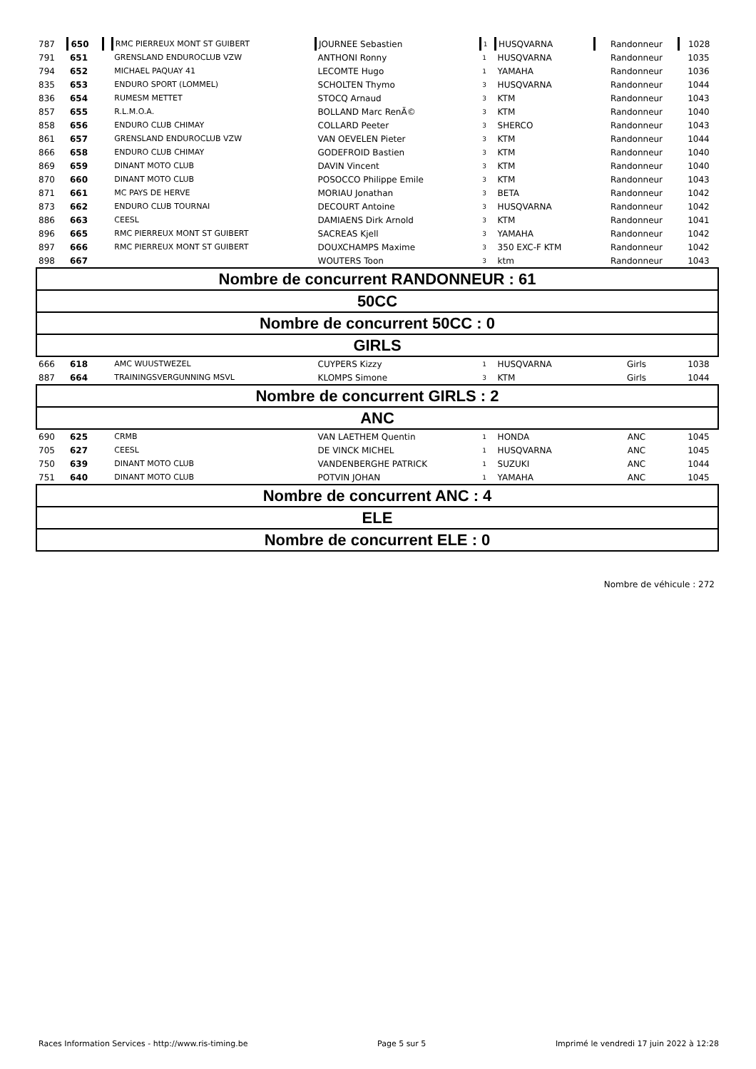| 787 | 650 | | RMC PIERREUX MONT ST GUIBERT | JOURNEE Sebastien | 1 | HUSQVARNA | Randonneur | 1028 |
| 791 | 651 | | GRENSLAND ENDUROCLUB VZW | ANTHONI Ronny | 1 | HUSQVARNA | Randonneur | 1035 |
| 794 | 652 | | MICHAEL PAQUAY 41 | LECOMTE Hugo | 1 | YAMAHA | Randonneur | 1036 |
| 835 | 653 | | ENDURO SPORT (LOMMEL) | SCHOLTEN Thymo | 3 | HUSQVARNA | Randonneur | 1044 |
| 836 | 654 | | RUMESM METTET | STOCQ Arnaud | 3 | KTM | Randonneur | 1043 |
| 857 | 655 | | R.L.M.O.A. | BOLLAND Marc RenÃ© | 3 | KTM | Randonneur | 1040 |
| 858 | 656 | | ENDURO CLUB CHIMAY | COLLARD Peeter | 3 | SHERCO | Randonneur | 1043 |
| 861 | 657 | | GRENSLAND ENDUROCLUB VZW | VAN OEVELEN Pieter | 3 | KTM | Randonneur | 1044 |
| 866 | 658 | | ENDURO CLUB CHIMAY | GODEFROID Bastien | 3 | KTM | Randonneur | 1040 |
| 869 | 659 | | DINANT MOTO CLUB | DAVIN Vincent | 3 | KTM | Randonneur | 1040 |
| 870 | 660 | | DINANT MOTO CLUB | POSOCCO Philippe Emile | 3 | KTM | Randonneur | 1043 |
| 871 | 661 | | MC PAYS DE HERVE | MORIAU Jonathan | 3 | BETA | Randonneur | 1042 |
| 873 | 662 | | ENDURO CLUB TOURNAI | DECOURT Antoine | 3 | HUSQVARNA | Randonneur | 1042 |
| 886 | 663 | | CEESL | DAMIAENS Dirk Arnold | 3 | KTM | Randonneur | 1041 |
| 896 | 665 | | RMC PIERREUX MONT ST GUIBERT | SACREAS Kjell | 3 | YAMAHA | Randonneur | 1042 |
| 897 | 666 | | RMC PIERREUX MONT ST GUIBERT | DOUXCHAMPS Maxime | 3 | 350 EXC-F KTM | Randonneur | 1042 |
| 898 | 667 | | | WOUTERS Toon | 3 | ktm | Randonneur | 1043 |
| Nombre de concurrent RANDONNEUR : 61 | | | | | | | | |
| 50CC | | | | | | | | |
| Nombre de concurrent 50CC : 0 | | | | | | | | |
| GIRLS | | | | | | | | |
| 666 | 618 | | AMC WUUSTWEZEL | CUYPERS Kizzy | 1 | HUSQVARNA | Girls | 1038 |
| 887 | 664 | | TRAININGSVERGUNNING MSVL | KLOMPS Simone | 3 | KTM | Girls | 1044 |
| Nombre de concurrent GIRLS : 2 | | | | | | | | |
| ANC | | | | | | | | |
| 690 | 625 | | CRMB | VAN LAETHEM Quentin | 1 | HONDA | ANC | 1045 |
| 705 | 627 | | CEESL | DE VINCK MICHEL | 1 | HUSQVARNA | ANC | 1045 |
| 750 | 639 | | DINANT MOTO CLUB | VANDENBERGHE PATRICK | 1 | SUZUKI | ANC | 1044 |
| 751 | 640 | | DINANT MOTO CLUB | POTVIN JOHAN | 1 | YAMAHA | ANC | 1045 |
| Nombre de concurrent ANC : 4 | | | | | | | | |
| ELE | | | | | | | | |
| Nombre de concurrent ELE : 0 | | | | | | | | |
Nombre de véhicule : 272
Races Information Services - http://www.ris-timing.be Page 5 sur 5 Imprimé le vendredi 17 juin 2022 à 12:28